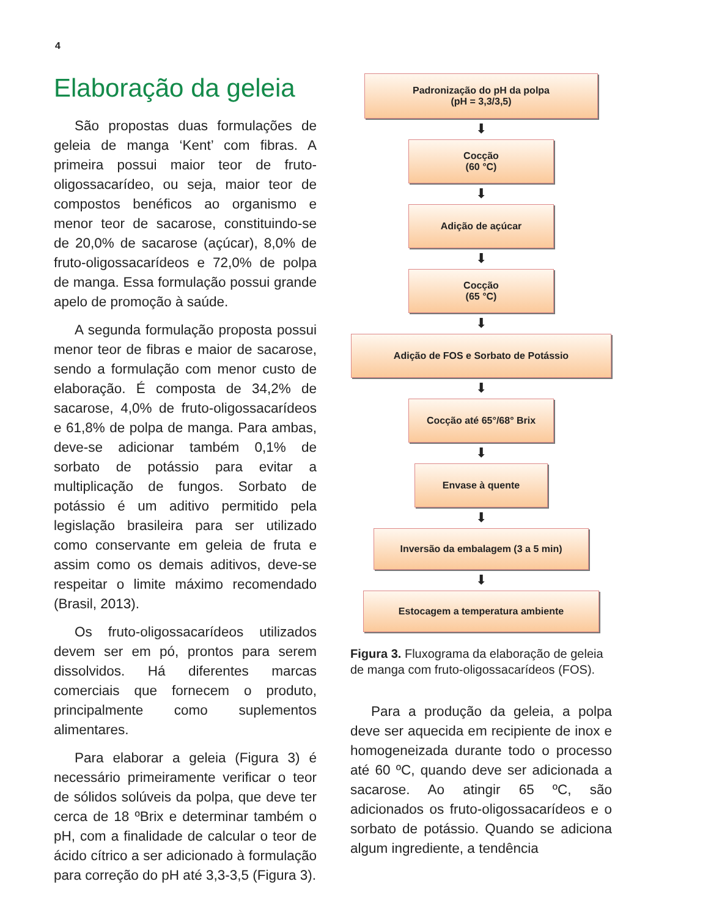4
Elaboração da geleia
São propostas duas formulações de geleia de manga ‘Kent’ com fibras. A primeira possui maior teor de fruto-oligossacarídeo, ou seja, maior teor de compostos benéficos ao organismo e menor teor de sacarose, constituindo-se de 20,0% de sacarose (açúcar), 8,0% de fruto-oligossacarídeos e 72,0% de polpa de manga. Essa formulação possui grande apelo de promoção à saúde.
A segunda formulação proposta possui menor teor de fibras e maior de sacarose, sendo a formulação com menor custo de elaboração. É composta de 34,2% de sacarose, 4,0% de fruto-oligossacarídeos e 61,8% de polpa de manga. Para ambas, deve-se adicionar também 0,1% de sorbato de potássio para evitar a multiplicação de fungos. Sorbato de potássio é um aditivo permitido pela legislação brasileira para ser utilizado como conservante em geleia de fruta e assim como os demais aditivos, deve-se respeitar o limite máximo recomendado (Brasil, 2013).
Os fruto-oligossacarídeos utilizados devem ser em pó, prontos para serem dissolvidos. Há diferentes marcas comerciais que fornecem o produto, principalmente como suplementos alimentares.
Para elaborar a geleia (Figura 3) é necessário primeiramente verificar o teor de sólidos solúveis da polpa, que deve ter cerca de 18 ºBrix e determinar também o pH, com a finalidade de calcular o teor de ácido cítrico a ser adicionado à formulação para correção do pH até 3,3-3,5 (Figura 3).
Padronização do pH da polpa
(pH = 3,3/3,5)
⬇
Cocção
(60 °C)
⬇
Adição de açúcar
⬇
Cocção
(65 °C)
⬇
Adição de FOS e Sorbato de Potássio
⬇
Cocção até 65°/68° Brix
⬇
Envase à quente
⬇
Inversão da embalagem (3 a 5 min)
⬇
Estocagem a temperatura ambiente
Figura 3. Fluxograma da elaboração de geleia de manga com fruto-oligossacarídeos (FOS).
Para a produção da geleia, a polpa deve ser aquecida em recipiente de inox e homogeneizada durante todo o processo até 60 ºC, quando deve ser adicionada a sacarose. Ao atingir 65 ºC, são adicionados os fruto-oligossacarídeos e o sorbato de potássio. Quando se adiciona algum ingrediente, a tendência